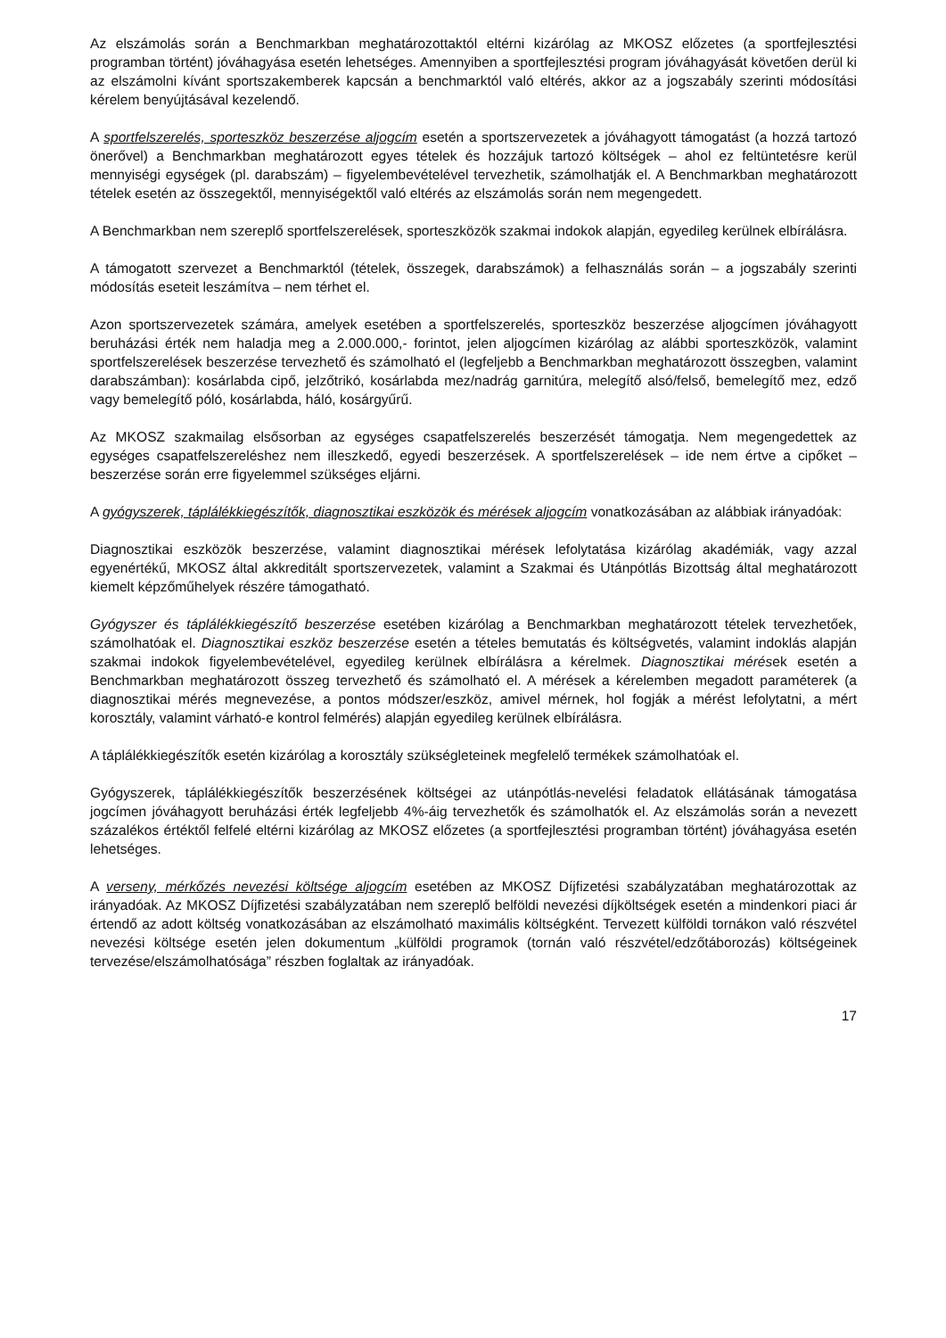Az elszámolás során a Benchmarkban meghatározottaktól eltérni kizárólag az MKOSZ előzetes (a sportfejlesztési programban történt) jóváhagyása esetén lehetséges. Amennyiben a sportfejlesztési program jóváhagyását követően derül ki az elszámolni kívánt sportszakemberek kapcsán a benchmarktól való eltérés, akkor az a jogszabály szerinti módosítási kérelem benyújtásával kezelendő.
A sportfelszerelés, sporteszköz beszerzése aljogcím esetén a sportszervezetek a jóváhagyott támogatást (a hozzá tartozó önerővel) a Benchmarkban meghatározott egyes tételek és hozzájuk tartozó költségek – ahol ez feltüntetésre kerül mennyiségi egységek (pl. darabszám) – figyelembevételével tervezhetik, számolhatják el. A Benchmarkban meghatározott tételek esetén az összegektől, mennyiségektől való eltérés az elszámolás során nem megengedett.
A Benchmarkban nem szereplő sportfelszerelések, sporteszközök szakmai indokok alapján, egyedileg kerülnek elbírálásra.
A támogatott szervezet a Benchmarktól (tételek, összegek, darabszámok) a felhasználás során – a jogszabály szerinti módosítás eseteit leszámítva – nem térhet el.
Azon sportszervezetek számára, amelyek esetében a sportfelszerelés, sporteszköz beszerzése aljogcímen jóváhagyott beruházási érték nem haladja meg a 2.000.000,- forintot, jelen aljogcímen kizárólag az alábbi sporteszközök, valamint sportfelszerelések beszerzése tervezhető és számolható el (legfeljebb a Benchmarkban meghatározott összegben, valamint darabszámban): kosárlabda cipő, jelzőtrikó, kosárlabda mez/nadrág garnitúra, melegítő alsó/felső, bemelegítő mez, edző vagy bemelegítő póló, kosárlabda, háló, kosárgyűrű.
Az MKOSZ szakmailag elsősorban az egységes csapatfelszerelés beszerzését támogatja. Nem megengedettek az egységes csapatfelszereléshez nem illeszkedő, egyedi beszerzések. A sportfelszerelések – ide nem értve a cipőket – beszerzése során erre figyelemmel szükséges eljárni.
A gyógyszerek, táplálékkiegészítők, diagnosztikai eszközök és mérések aljogcím vonatkozásában az alábbiak irányadóak:
Diagnosztikai eszközök beszerzése, valamint diagnosztikai mérések lefolytatása kizárólag akadémiák, vagy azzal egyenértékű, MKOSZ által akkreditált sportszervezetek, valamint a Szakmai és Utánpótlás Bizottság által meghatározott kiemelt képzőműhelyek részére támogatható.
Gyógyszer és táplálékkiegészítő beszerzése esetében kizárólag a Benchmarkban meghatározott tételek tervezhetőek, számolhatóak el. Diagnosztikai eszköz beszerzése esetén a tételes bemutatás és költségvetés, valamint indoklás alapján szakmai indokok figyelembevételével, egyedileg kerülnek elbírálásra a kérelmek. Diagnosztikai mérések esetén a Benchmarkban meghatározott összeg tervezhető és számolható el. A mérések a kérelemben megadott paraméterek (a diagnosztikai mérés megnevezése, a pontos módszer/eszköz, amivel mérnek, hol fogják a mérést lefolytatni, a mért korosztály, valamint várható-e kontrol felmérés) alapján egyedileg kerülnek elbírálásra.
A táplálékkiegészítők esetén kizárólag a korosztály szükségleteinek megfelelő termékek számolhatóak el.
Gyógyszerek, táplálékkiegészítők beszerzésének költségei az utánpótlás-nevelési feladatok ellátásának támogatása jogcímen jóváhagyott beruházási érték legfeljebb 4%-áig tervezhetők és számolhatók el. Az elszámolás során a nevezett százalékos értéktől felfelé eltérni kizárólag az MKOSZ előzetes (a sportfejlesztési programban történt) jóváhagyása esetén lehetséges.
A verseny, mérkőzés nevezési költsége aljogcím esetében az MKOSZ Díjfizetési szabályzatában meghatározottak az irányadóak. Az MKOSZ Díjfizetési szabályzatában nem szereplő belföldi nevezési díjköltségek esetén a mindenkori piaci ár értendő az adott költség vonatkozásában az elszámolható maximális költségként. Tervezett külföldi tornákon való részvétel nevezési költsége esetén jelen dokumentum „külföldi programok (tornán való részvétel/edzőtáborozás) költségeinek tervezése/elszámolhatósága” részben foglaltak az irányadóak.
17